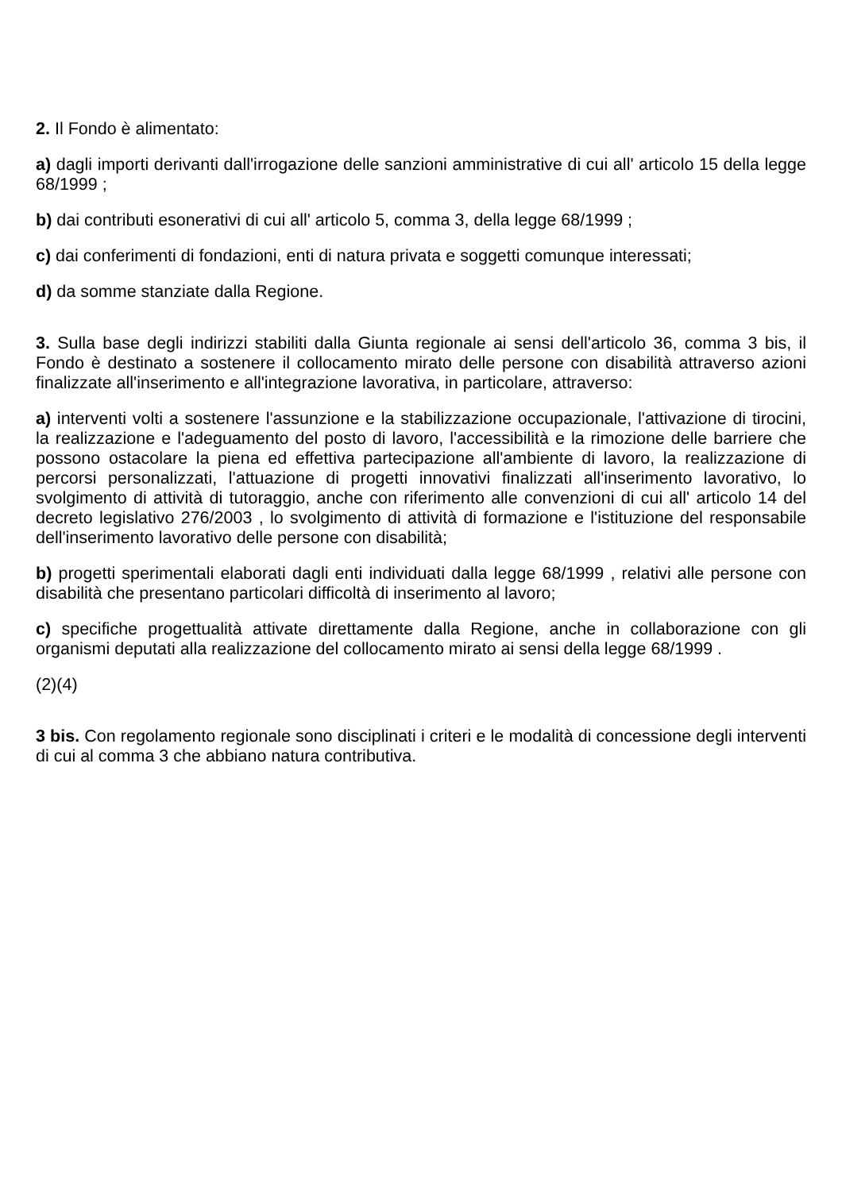2. Il Fondo è alimentato:
a) dagli importi derivanti dall'irrogazione delle sanzioni amministrative di cui all' articolo 15 della legge 68/1999 ;
b) dai contributi esonerativi di cui all' articolo 5, comma 3, della legge 68/1999 ;
c) dai conferimenti di fondazioni, enti di natura privata e soggetti comunque interessati;
d) da somme stanziate dalla Regione.
3. Sulla base degli indirizzi stabiliti dalla Giunta regionale ai sensi dell'articolo 36, comma 3 bis, il Fondo è destinato a sostenere il collocamento mirato delle persone con disabilità attraverso azioni finalizzate all'inserimento e all'integrazione lavorativa, in particolare, attraverso:
a) interventi volti a sostenere l'assunzione e la stabilizzazione occupazionale, l'attivazione di tirocini, la realizzazione e l'adeguamento del posto di lavoro, l'accessibilità e la rimozione delle barriere che possono ostacolare la piena ed effettiva partecipazione all'ambiente di lavoro, la realizzazione di percorsi personalizzati, l'attuazione di progetti innovativi finalizzati all'inserimento lavorativo, lo svolgimento di attività di tutoraggio, anche con riferimento alle convenzioni di cui all' articolo 14 del decreto legislativo 276/2003 , lo svolgimento di attività di formazione e l'istituzione del responsabile dell'inserimento lavorativo delle persone con disabilità;
b) progetti sperimentali elaborati dagli enti individuati dalla legge 68/1999 , relativi alle persone con disabilità che presentano particolari difficoltà di inserimento al lavoro;
c) specifiche progettualità attivate direttamente dalla Regione, anche in collaborazione con gli organismi deputati alla realizzazione del collocamento mirato ai sensi della legge 68/1999 .
(2)(4)
3 bis. Con regolamento regionale sono disciplinati i criteri e le modalità di concessione degli interventi di cui al comma 3 che abbiano natura contributiva.